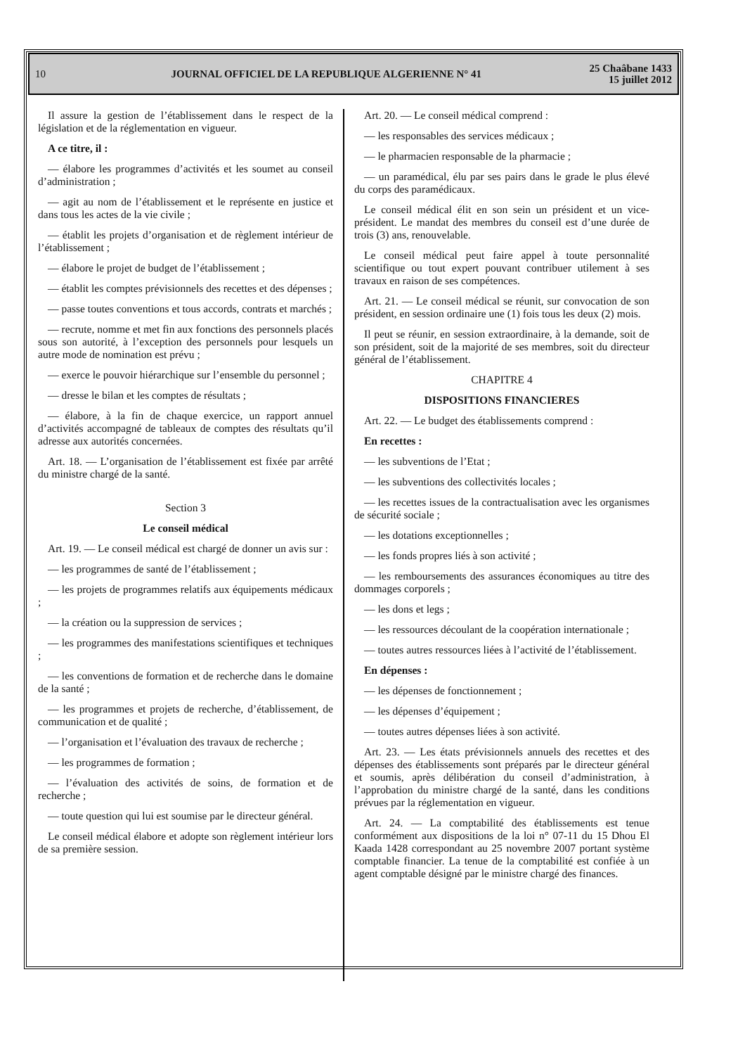10 JOURNAL OFFICIEL DE LA REPUBLIQUE ALGERIENNE N° 41 25 Chaâbane 1433
15 juillet 2012
Il assure la gestion de l’établissement dans le respect de la législation et de la réglementation en vigueur.
A ce titre, il :
— élabore les programmes d’activités et les soumet au conseil d’administration ;
— agit au nom de l’établissement et le représente en justice et dans tous les actes de la vie civile ;
— établit les projets d’organisation et de règlement intérieur de l’établissement ;
— élabore le projet de budget de l’établissement ;
— établit les comptes prévisionnels des recettes et des dépenses ;
— passe toutes conventions et tous accords, contrats et marchés ;
— recrute, nomme et met fin aux fonctions des personnels placés sous son autorité, à l’exception des personnels pour lesquels un autre mode de nomination est prévu ;
— exerce le pouvoir hiérarchique sur l’ensemble du personnel ;
— dresse le bilan et les comptes de résultats ;
— élabore, à la fin de chaque exercice, un rapport annuel d’activités accompagné de tableaux de comptes des résultats qu’il adresse aux autorités concernées.
Art. 18. — L’organisation de l’établissement est fixée par arrêté du ministre chargé de la santé.
Section 3
Le conseil médical
Art. 19. — Le conseil médical est chargé de donner un avis sur :
— les programmes de santé de l’établissement ;
— les projets de programmes relatifs aux équipements médicaux ;
— la création ou la suppression de services ;
— les programmes des manifestations scientifiques et techniques ;
— les conventions de formation et de recherche dans le domaine de la santé ;
— les programmes et projets de recherche, d’établissement, de communication et de qualité ;
— l’organisation et l’évaluation des travaux de recherche ;
— les programmes de formation ;
— l’évaluation des activités de soins, de formation et de recherche ;
— toute question qui lui est soumise par le directeur général.
Le conseil médical élabore et adopte son règlement intérieur lors de sa première session.
Art. 20. — Le conseil médical comprend :
— les responsables des services médicaux ;
— le pharmacien responsable de la pharmacie ;
— un paramédical, élu par ses pairs dans le grade le plus élevé du corps des paramédicaux.
Le conseil médical élit en son sein un président et un vice-président. Le mandat des membres du conseil est d’une durée de trois (3) ans, renouvelable.
Le conseil médical peut faire appel à toute personnalité scientifique ou tout expert pouvant contribuer utilement à ses travaux en raison de ses compétences.
Art. 21. — Le conseil médical se réunit, sur convocation de son président, en session ordinaire une (1) fois tous les deux (2) mois.
Il peut se réunir, en session extraordinaire, à la demande, soit de son président, soit de la majorité de ses membres, soit du directeur général de l’établissement.
CHAPITRE 4
DISPOSITIONS FINANCIERES
Art. 22. — Le budget des établissements comprend :
En recettes :
— les subventions de l’Etat ;
— les subventions des collectivités locales ;
— les recettes issues de la contractualisation avec les organismes de sécurité sociale ;
— les dotations exceptionnelles ;
— les fonds propres liés à son activité ;
— les remboursements des assurances économiques au titre des dommages corporels ;
— les dons et legs ;
— les ressources découlant de la coopération internationale ;
— toutes autres ressources liées à l’activité de l’établissement.
En dépenses :
— les dépenses de fonctionnement ;
— les dépenses d’équipement ;
— toutes autres dépenses liées à son activité.
Art. 23. — Les états prévisionnels annuels des recettes et des dépenses des établissements sont préparés par le directeur général et soumis, après délibération du conseil d’administration, à l’approbation du ministre chargé de la santé, dans les conditions prévues par la réglementation en vigueur.
Art. 24. — La comptabilité des établissements est tenue conformément aux dispositions de la loi n° 07-11 du 15 Dhou El Kaada 1428 correspondant au 25 novembre 2007 portant système comptable financier. La tenue de la comptabilité est confiée à un agent comptable désigné par le ministre chargé des finances.